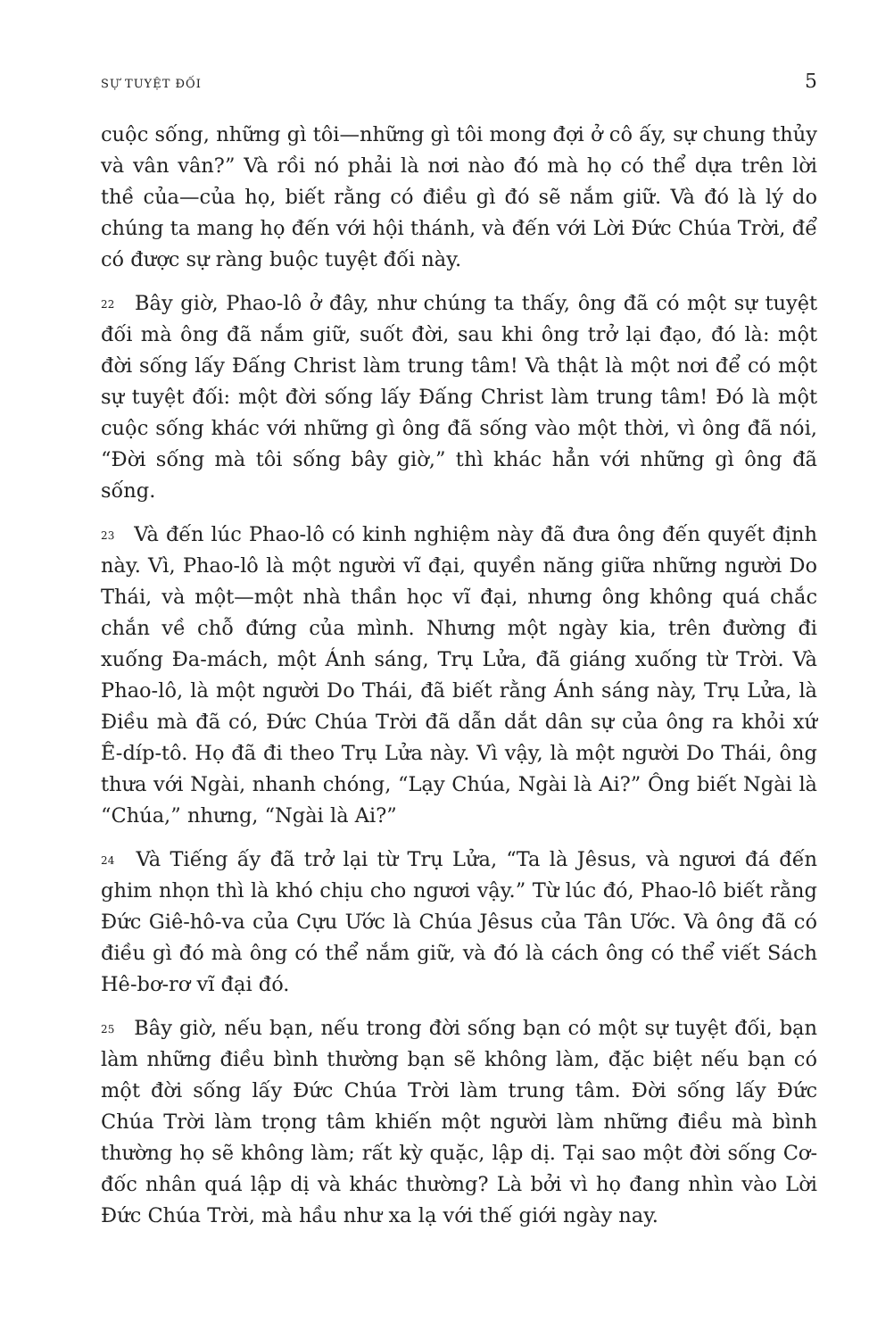SỰ TUYỆT ĐỐI 5
cuộc sống, những gì tôi—những gì tôi mong đợi ở cô ấy, sự chung thủy và vân vân?” Và rồi nó phải là nơi nào đó mà họ có thể dựa trên lời thề của—của họ, biết rằng có điều gì đó sẽ nắm giữ. Và đó là lý do chúng ta mang họ đến với hội thánh, và đến với Lời Đức Chúa Trời, để có được sự ràng buộc tuyệt đối này.
<sup>22</sup> Bây giờ, Phao-lô ở đây, như chúng ta thấy, ông đã có một sự tuyệt đối mà ông đã nắm giữ, suốt đời, sau khi ông trở lại đạo, đó là: một đời sống lấy Đấng Christ làm trung tâm! Và thật là một nơi để có một sự tuyệt đối: một đời sống lấy Đấng Christ làm trung tâm! Đó là một cuộc sống khác với những gì ông đã sống vào một thời, vì ông đã nói, “Đời sống mà tôi sống bây giờ,” thì khác hẳn với những gì ông đã sống.
<sup>23</sup> Và đến lúc Phao-lô có kinh nghiệm này đã đưa ông đến quyết định này. Vì, Phao-lô là một người vĩ đại, quyền năng giữa những người Do Thái, và một—một nhà thần học vĩ đại, nhưng ông không quá chắc chắn về chỗ đứng của mình. Nhưng một ngày kia, trên đường đi xuống Đa-mách, một Ánh sáng, Trụ Lửa, đã giáng xuống từ Trời. Và Phao-lô, là một người Do Thái, đã biết rằng Ánh sáng này, Trụ Lửa, là Điều mà đã có, Đức Chúa Trời đã dẫn dắt dân sự của ông ra khỏi xứ Ê-díp-tô. Họ đã đi theo Trụ Lửa này. Vì vậy, là một người Do Thái, ông thưa với Ngài, nhanh chóng, “Lạy Chúa, Ngài là Ai?” Ông biết Ngài là “Chúa,” nhưng, “Ngài là Ai?”
<sup>24</sup> Và Tiếng ấy đã trở lại từ Trụ Lửa, “Ta là Jêsus, và ngươi đá đến ghim nhọn thì là khó chịu cho ngươi vậy.” Từ lúc đó, Phao-lô biết rằng Đức Giê-hô-va của Cựu Ước là Chúa Jêsus của Tân Ước. Và ông đã có điều gì đó mà ông có thể nắm giữ, và đó là cách ông có thể viết Sách Hê-bơ-rơ vĩ đại đó.
<sup>25</sup> Bây giờ, nếu bạn, nếu trong đời sống bạn có một sự tuyệt đối, bạn làm những điều bình thường bạn sẽ không làm, đặc biệt nếu bạn có một đời sống lấy Đức Chúa Trời làm trung tâm. Đời sống lấy Đức Chúa Trời làm trọng tâm khiến một người làm những điều mà bình thường họ sẽ không làm; rất kỳ quặc, lập dị. Tại sao một đời sống Cơ-đốc nhân quá lập dị và khác thường? Là bởi vì họ đang nhìn vào Lời Đức Chúa Trời, mà hầu như xa lạ với thế giới ngày nay.